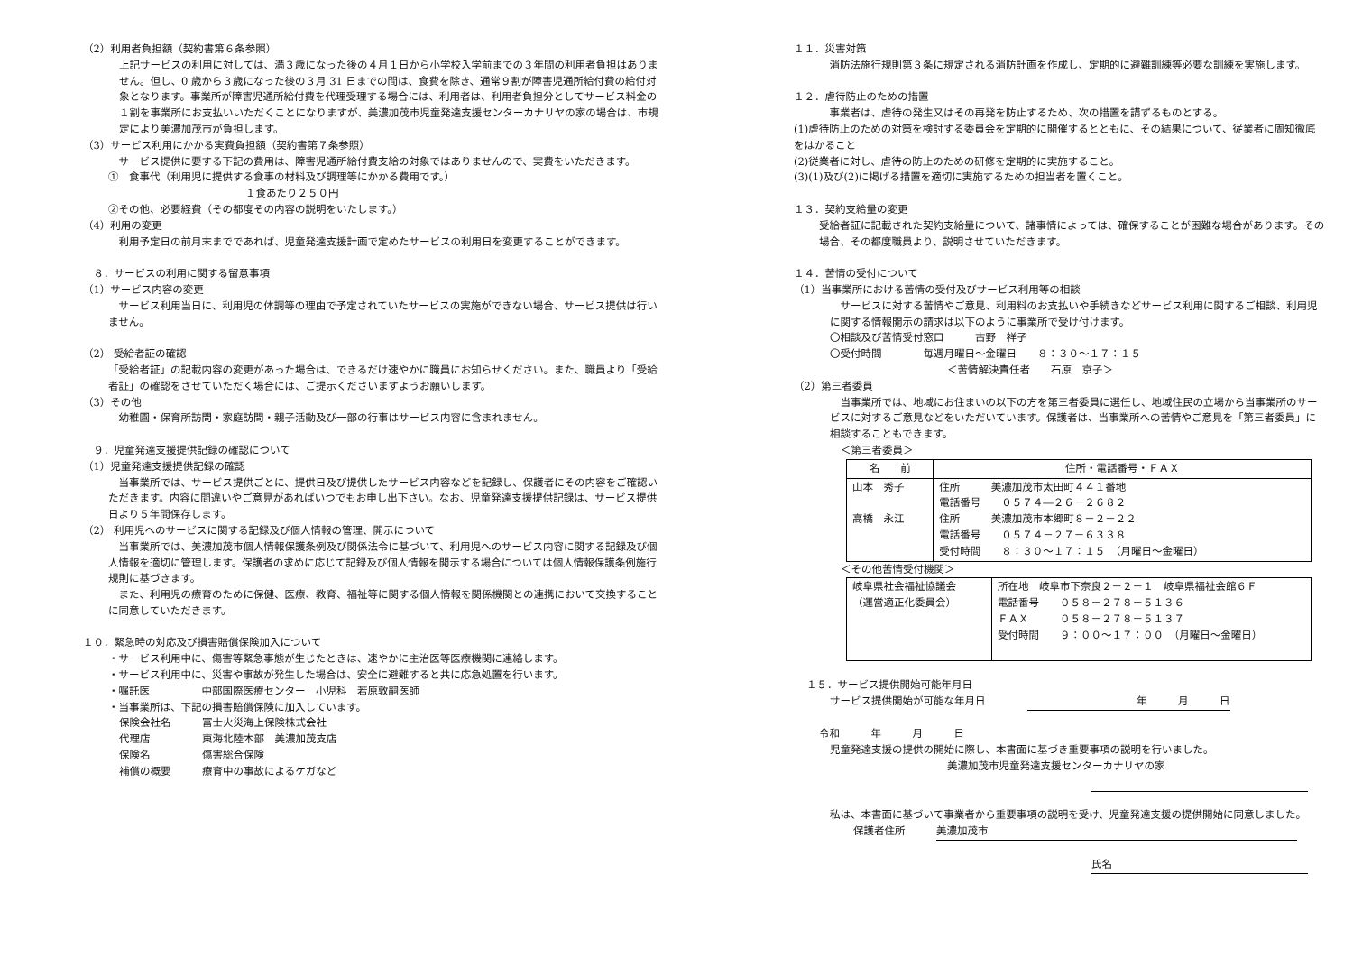（2）利用者負担額（契約書第６条参照）
上記サービスの利用に対しては、満３歳になった後の４月１日から小学校入学前までの３年間の利用者負担はありません。但し、0 歳から３歳になった後の３月 31 日までの間は、食費を除き、通常９割が障害児通所給付費の給付対象となります。事業所が障害児通所給付費を代理受理する場合には、利用者は、利用者負担分としてサービス料金の１割を事業所にお支払いいただくことになりますが、美濃加茂市児童発達支援センターカナリヤの家の場合は、市規定により美濃加茂市が負担します。
（3）サービス利用にかかる実費負担額（契約書第７条参照）
　サービス提供に要する下記の費用は、障害児通所給付費支給の対象ではありませんので、実費をいただきます。
①　食事代（利用児に提供する食事の材料及び調理等にかかる費用です。）
１食あたり２５０円
②その他、必要経費（その都度その内容の説明をいたします。）
（4）利用の変更
　利用予定日の前月末までであれば、児童発達支援計画で定めたサービスの利用日を変更することができます。
　８．サービスの利用に関する留意事項
（1）サービス内容の変更
　サービス利用当日に、利用児の体調等の理由で予定されていたサービスの実施ができない場合、サービス提供は行いません。
（2） 受給者証の確認
「受給者証」の記載内容の変更があった場合は、できるだけ速やかに職員にお知らせください。また、職員より「受給者証」の確認をさせていただく場合には、ご提示くださいますようお願いします。
（3）その他
　幼稚園・保育所訪問・家庭訪問・親子活動及び一部の行事はサービス内容に含まれません。
　９．児童発達支援提供記録の確認について
（1）児童発達支援提供記録の確認
　当事業所では、サービス提供ごとに、提供日及び提供したサービス内容などを記録し、保護者にその内容をご確認いただきます。内容に間違いやご意見があればいつでもお申し出下さい。なお、児童発達支援提供記録は、サービス提供日より５年間保存します。
（2） 利用児へのサービスに関する記録及び個人情報の管理、開示について
　当事業所では、美濃加茂市個人情報保護条例及び関係法令に基づいて、利用児へのサービス内容に関する記録及び個人情報を適切に管理します。保護者の求めに応じて記録及び個人情報を開示する場合については個人情報保護条例施行規則に基づきます。
　また、利用児の療育のために保健、医療、教育、福祉等に関する個人情報を関係機関との連携において交換することに同意していただきます。
１０．緊急時の対応及び損害賠償保険加入について
・サービス利用中に、傷害等緊急事態が生じたときは、速やかに主治医等医療機関に連絡します。
・サービス利用中に、災害や事故が発生した場合は、安全に避難すると共に応急処置を行います。
・嘱託医　　　　　中部国際医療センター　小児科　若原敦嗣医師
・当事業所は、下記の損害賠償保険に加入しています。
保険会社名　　　富士火災海上保険株式会社
代理店　　　　　東海北陸本部　美濃加茂支店
保険名　　　　　傷害総合保険
補償の概要　　　療育中の事故によるケガなど
１１．災害対策
　消防法施行規則第３条に規定される消防計画を作成し、定期的に避難訓練等必要な訓練を実施します。
１２．虐待防止のための措置
　事業者は、虐待の発生又はその再発を防止するため、次の措置を講ずるものとする。
(1)虐待防止のための対策を検討する委員会を定期的に開催するとともに、その結果について、従業者に周知徹底をはかること
(2)従業者に対し、虐待の防止のための研修を定期的に実施すること。
(3)(1)及び(2)に掲げる措置を適切に実施するための担当者を置くこと。
１３．契約支給量の変更
受給者証に記載された契約支給量について、諸事情によっては、確保することが困難な場合があります。その場合、その都度職員より、説明させていただきます。
１４．苦情の受付について
（1）当事業所における苦情の受付及びサービス利用等の相談
　サービスに対する苦情やご意見、利用料のお支払いや手続きなどサービス利用に関するご相談、利用児に関する情報開示の請求は以下のように事業所で受け付けます。
〇相談及び苦情受付窓口　　　古野　祥子
〇受付時間　　　　毎週月曜日～金曜日　　８：３０～１７：１５
＜苦情解決責任者　　石原　京子＞
（2）第三者委員
　当事業所では、地域にお住まいの以下の方を第三者委員に選任し、地域住民の立場から当事業所のサービスに対するご意見などをいただいています。保護者は、当事業所への苦情やご意見を「第三者委員」に相談することもできます。
＜第三者委員＞
| 名 前 | 住所・電話番号・ＦＡＸ |
| --- | --- |
| 山本 秀子 高橋 永江 | 住所 美濃加茂市太田町４４１番地 電話番号 ０５７４―２６－２６８２ 住所 美濃加茂市本郷町８－２－２２ 電話番号 ０５７４－２７－６３３８ 受付時間 ８：３０～１７：１５ （月曜日～金曜日） |
＜その他苦情受付機関＞
| 岐阜県社会福祉協議会 （運営適正化委員会） | 所在地 岐阜市下奈良２－２－１ 岐阜県福祉会館６Ｆ 電話番号 ０５８－２７８－５１３６ ＦＡＸ ０５８－２７８－５１３７ 受付時間 ９：００～１７：００ （月曜日～金曜日） |
１５．サービス提供開始可能年月日
サービス提供開始が可能な年月日　　　　年　　　月　　　日
令和　　　年　　　月　　　日
児童発達支援の提供の開始に際し、本書面に基づき重要事項の説明を行いました。
美濃加茂市児童発達支援センターカナリヤの家
私は、本書面に基づいて事業者から重要事項の説明を受け、児童発達支援の提供開始に同意しました。
保護者住所　　　美濃加茂市
氏名